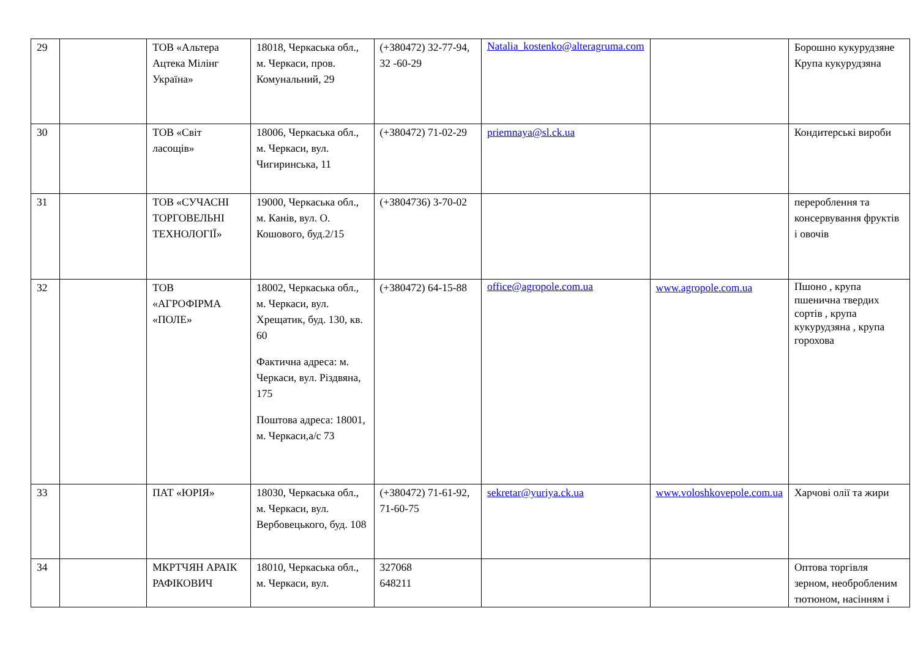| 29 | | ТОВ «Альтера Ацтека Мілінг Україна» | 18018, Черкаська обл., м. Черкаси, пров. Комунальний, 29 | (+380472) 32-77-94, 32 -60-29 | Natalia_kostenko@alteragruma.com | | Борошно кукурудзяне Крупа кукурудзяна |
| 30 | | ТОВ «Світ ласощів» | 18006, Черкаська обл., м. Черкаси, вул. Чигиринська, 11 | (+380472) 71-02-29 | priemnaya@sl.ck.ua | | Кондитерські вироби |
| 31 | | ТОВ «СУЧАСНІ ТОРГОВЕЛЬНІ ТЕХНОЛОГІЇ» | 19000, Черкаська обл., м. Канів, вул. О. Кошового, буд.2/15 | (+3804736) 3-70-02 | | | перероблення та консервування фруктів і овочів |
| 32 | | ТОВ «АГРОФІРМА «ПОЛЕ» | 18002, Черкаська обл., м. Черкаси, вул. Хрещатик, буд. 130, кв. 60 Фактична адреса: м. Черкаси, вул. Різдвяна, 175 Поштова адреса: 18001, м. Черкаси,а/с 73 | (+380472) 64-15-88 | office@agropole.com.ua | www.agropole.com.ua | Пшоно , крупа пшенична твердих сортів , крупа кукурудзяна , крупа горохова |
| 33 | | ПАТ «ЮРІЯ» | 18030, Черкаська обл., м. Черкаси, вул. Вербовецького, буд. 108 | (+380472) 71-61-92, 71-60-75 | sekretar@yuriya.ck.ua | www.voloshkovepole.com.ua | Харчові олії та жири |
| 34 | | МКРТЧЯН АРАІК РАФІКОВИЧ | 18010, Черкаська обл., м. Черкаси, вул. | 327068 648211 | | | Оптова торгівля зерном, необробленим тютюном, насінням і |